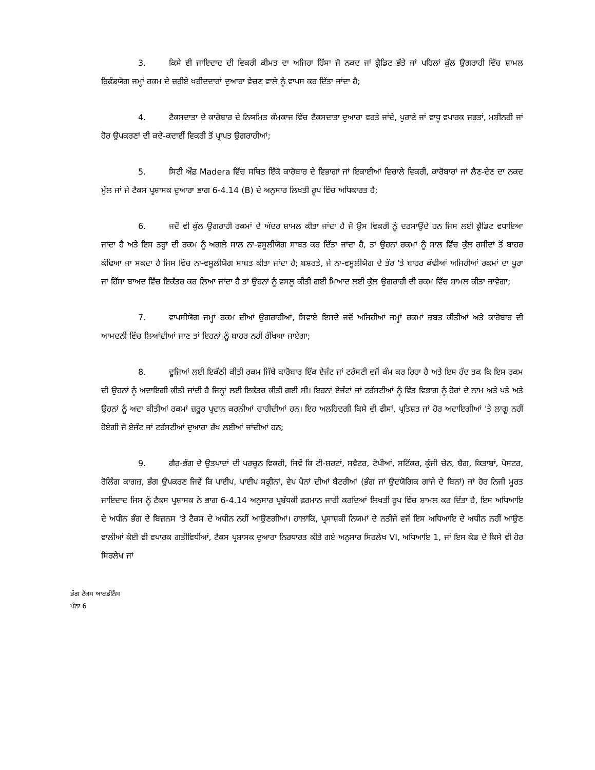3. ਕਿਸੇ ਵੀ ਜਾਇਦਾਦ ਦੀ ਵਿਕਰੀ ਕੀਮਤ ਦਾ ਅਜਿਹਾ ਹਿੱਸਾ ਜੋ ਨਕਦ ਜਾਂ ਕ੍ਰੈਡਿਟ ਭੱਤੇ ਜਾਂ ਪਹਿਲਾਂ ਕੁੱਲ ਉਗਰਾਹੀ ਵਿੱਚ ਸ਼ਾਮਲ ਰਿਫੰਡਯੋਗ ਜਮ੍ਹਾਂ ਰਕਮ ਦੇ ਜ਼ਰੀਏ ਖਰੀਦਦਾਰਾਂ ਦੁਆਰਾ ਵੇਚਣ ਵਾਲੇ ਨੂੰ ਵਾਪਸ ਕਰ ਦਿੱਤਾ ਜਾਂਦਾ ਹੈ;
4. ਟੈਕਸਦਾਤਾ ਦੇ ਕਾਰੋਬਾਰ ਦੇ ਨਿਯਮਿਤ ਕੰਮਕਾਜ ਵਿੱਚ ਟੈਕਸਦਾਤਾ ਦੁਆਰਾ ਵਰਤੇ ਜਾਂਦੇ, ਪੁਰਾਣੇ ਜਾਂ ਵਾਧੂ ਵਪਾਰਕ ਜੜਤਾਂ, ਮਸ਼ੀਨਰੀ ਜਾਂ ਹੋਰ ਉਪਕਰਣਾਂ ਦੀ ਕਦੇ-ਕਦਾਈਂ ਵਿਕਰੀ ਤੋਂ ਪ੍ਰਾਪਤ ਉਗਰਾਹੀਆਂ;
5. ਸਿਟੀ ਔਫ਼ Madera ਵਿੱਚ ਸਥਿਤ ਇੱਕੋ ਕਾਰੋਬਾਰ ਦੇ ਵਿਭਾਗਾਂ ਜਾਂ ਇਕਾਈਆਂ ਵਿਚਾਲੇ ਵਿਕਰੀ, ਕਾਰੋਬਾਰਾਂ ਜਾਂ ਲੈਣ-ਦੇਣ ਦਾ ਨਕਦ ਮੁੱਲ ਜਾਂ ਜੇ ਟੈਕਸ ਪ੍ਰਸ਼ਾਸਕ ਦੁਆਰਾ ਭਾਗ 6-4.14 (B) ਦੇ ਅਨੁਸਾਰ ਲਿਖਤੀ ਰੂਪ ਵਿੱਚ ਅਧਿਕਾਰਤ ਹੈ;
6. ਜਦੋਂ ਵੀ ਕੁੱਲ ਉਗਰਾਹੀ ਰਕਮਾਂ ਦੇ ਅੰਦਰ ਸ਼ਾਮਲ ਕੀਤਾ ਜਾਂਦਾ ਹੈ ਜੋ ਉਸ ਵਿਕਰੀ ਨੂੰ ਦਰਸਾਉਂਦੇ ਹਨ ਜਿਸ ਲਈ ਕ੍ਰੈਡਿਟ ਵਧਾਇਆ ਜਾਂਦਾ ਹੈ ਅਤੇ ਇਸ ਤਰ੍ਹਾਂ ਦੀ ਰਕਮ ਨੂੰ ਅਗਲੇ ਸਾਲ ਨਾ-ਵਸੂਲੀਯੋਗ ਸਾਬਤ ਕਰ ਦਿੱਤਾ ਜਾਂਦਾ ਹੈ, ਤਾਂ ਉਹਨਾਂ ਰਕਮਾਂ ਨੂੰ ਸਾਲ ਵਿੱਚ ਕੁੱਲ ਰਸੀਦਾਂ ਤੋਂ ਬਾਹਰ ਕੱਢਿਆ ਜਾ ਸਕਦਾ ਹੈ ਜਿਸ ਵਿੱਚ ਨਾ-ਵਸੂਲੀਯੋਗ ਸਾਬਤ ਕੀਤਾ ਜਾਂਦਾ ਹੈ; ਬਸ਼ਰਤੇ, ਜੇ ਨਾ-ਵਸੂਲੀਯੋਗ ਦੇ ਤੌਰ 'ਤੇ ਬਾਹਰ ਕੱਢੀਆਂ ਅਜਿਹੀਆਂ ਰਕਮਾਂ ਦਾ ਪੂਰਾ ਜਾਂ ਹਿੱਸਾ ਬਾਅਦ ਵਿੱਚ ਇਕੱਤਰ ਕਰ ਲਿਆ ਜਾਂਦਾ ਹੈ ਤਾਂ ਉਹਨਾਂ ਨੂੰ ਵਸਲੂ ਕੀਤੀ ਗਈ ਮਿਆਦ ਲਈ ਕੁੱਲ ਉਗਰਾਹੀ ਦੀ ਰਕਮ ਵਿੱਚ ਸ਼ਾਮਲ ਕੀਤਾ ਜਾਵੇਗਾ;
7. ਵਾਪਸੀਯੋਗ ਜਮ੍ਹਾਂ ਰਕਮ ਦੀਆਂ ਉਗਰਾਹੀਆਂ, ਸਿਵਾਏ ਇਸਦੇ ਜਦੋਂ ਅਜਿਹੀਆਂ ਜਮ੍ਹਾਂ ਰਕਮਾਂ ਜ਼ਬਤ ਕੀਤੀਆਂ ਅਤੇ ਕਾਰੋਬਾਰ ਦੀ ਆਮਦਨੀ ਵਿੱਚ ਲਿਆਂਦੀਆਂ ਜਾਣ ਤਾਂ ਇਹਨਾਂ ਨੂੰ ਬਾਹਰ ਨਹੀਂ ਰੱਖਿਆ ਜਾਏਗਾ;
8. ਦੂਜਿਆਂ ਲਈ ਇਕੱਠੀ ਕੀਤੀ ਰਕਮ ਜਿੱਥੇ ਕਾਰੋਬਾਰ ਇੱਕ ਏਜੰਟ ਜਾਂ ਟਰੱਸਟੀ ਵਜੋਂ ਕੰਮ ਕਰ ਰਿਹਾ ਹੈ ਅਤੇ ਇਸ ਹੱਦ ਤਕ ਕਿ ਇਸ ਰਕਮ ਦੀ ਉਹਨਾਂ ਨੂੰ ਅਦਾਇਗੀ ਕੀਤੀ ਜਾਂਦੀ ਹੈ ਜਿਨ੍ਹਾਂ ਲਈ ਇਕੱਤਰ ਕੀਤੀ ਗਈ ਸੀ। ਇਹਨਾਂ ਏਜੰਟਾਂ ਜਾਂ ਟਰੱਸਟੀਆਂ ਨੂੰ ਵਿੱਤ ਵਿਭਾਗ ਨੂੰ ਹੋਰਾਂ ਦੇ ਨਾਮ ਅਤੇ ਪਤੇ ਅਤੇ ਉਹਨਾਂ ਨੂੰ ਅਦਾ ਕੀਤੀਆਂ ਰਕਮਾਂ ਜ਼ਰੂਰ ਪ੍ਰਦਾਨ ਕਰਨੀਆਂ ਚਾਹੀਦੀਆਂ ਹਨ। ਇਹ ਅਲਹਿਦਗੀ ਕਿਸੇ ਵੀ ਫੀਸਾਂ, ਪ੍ਰਤਿਸ਼ਤ ਜਾਂ ਹੋਰ ਅਦਾਇਗੀਆਂ 'ਤੇ ਲਾਗੂ ਨਹੀਂ ਹੋਏਗੀ ਜੋ ਏਜੰਟ ਜਾਂ ਟਰੱਸਟੀਆਂ ਦੁਆਰਾ ਰੱਖ ਲਈਆਂ ਜਾਂਦੀਆਂ ਹਨ;
9. ਗੈਰ-ਭੰਗ ਦੇ ਉਤਪਾਦਾਂ ਦੀ ਪਰਚੂਨ ਵਿਕਰੀ, ਜਿਵੇਂ ਕਿ ਟੀ-ਸ਼ਰਟਾਂ, ਸਵੈਟਰ, ਟੋਪੀਆਂ, ਸਟਿੱਕਰ, ਕੁੰਜੀ ਚੇਨ, ਬੈਗ, ਕਿਤਾਬਾਂ, ਪੋਸਟਰ, ਰੋਲਿੰਗ ਕਾਗਜ਼, ਭੰਗ ਉਪਕਰਣ ਜਿਵੇਂ ਕਿ ਪਾਈਪ, ਪਾਈਪ ਸਕ੍ਰੀਨਾਂ, ਵੇਪ ਪੈਨਾਂ ਦੀਆਂ ਬੈਟਰੀਆਂ (ਭੰਗ ਜਾਂ ਉਦਯੋਗਿਕ ਗਾਂਜੇ ਦੇ ਬਿਨਾਂ) ਜਾਂ ਹੋਰ ਨਿਜੀ ਮੂਰਤ ਜਾਇਦਾਦ ਜਿਸ ਨੂੰ ਟੈਕਸ ਪ੍ਰਸ਼ਾਸਕ ਨੇ ਭਾਗ 6-4.14 ਅਨੁਸਾਰ ਪ੍ਰਬੰਧਕੀ ਫ਼ਰਮਾਨ ਜਾਰੀ ਕਰਦਿਆਂ ਲਿਖਤੀ ਰੂਪ ਵਿੱਚ ਸ਼ਾਮਲ ਕਰ ਦਿੱਤਾ ਹੈ, ਇਸ ਅਧਿਆਇ ਦੇ ਅਧੀਨ ਭੰਗ ਦੇ ਬਿਜ਼ਨਸ 'ਤੇ ਟੈਕਸ ਦੇ ਅਧੀਨ ਨਹੀਂ ਆਉਣਗੀਆਂ। ਹਾਲਾਂਕਿ, ਪ੍ਰਸਾਸ਼ਕੀ ਨਿਯਮਾਂ ਦੇ ਨਤੀਜੇ ਵਜੋਂ ਇਸ ਅਧਿਆਇ ਦੇ ਅਧੀਨ ਨਹੀਂ ਆਉਣ ਵਾਲੀਆਂ ਕੋਈ ਵੀ ਵਪਾਰਕ ਗਤੀਵਿਧੀਆਂ, ਟੈਕਸ ਪ੍ਰਸ਼ਾਸਕ ਦੁਆਰਾ ਨਿਰਧਾਰਤ ਕੀਤੇ ਗਏ ਅਨੁਸਾਰ ਸਿਰਲੇਖ VI, ਅਧਿਆਇ 1, ਜਾਂ ਇਸ ਕੋਡ ਦੇ ਕਿਸੇ ਵੀ ਹੋਰ ਸਿਰਲੇਖ ਜਾਂ
ਭੰਗ ਟੈਕਸ ਆਰਡੀਨੈਂਸ
ਪੰਨਾ 6